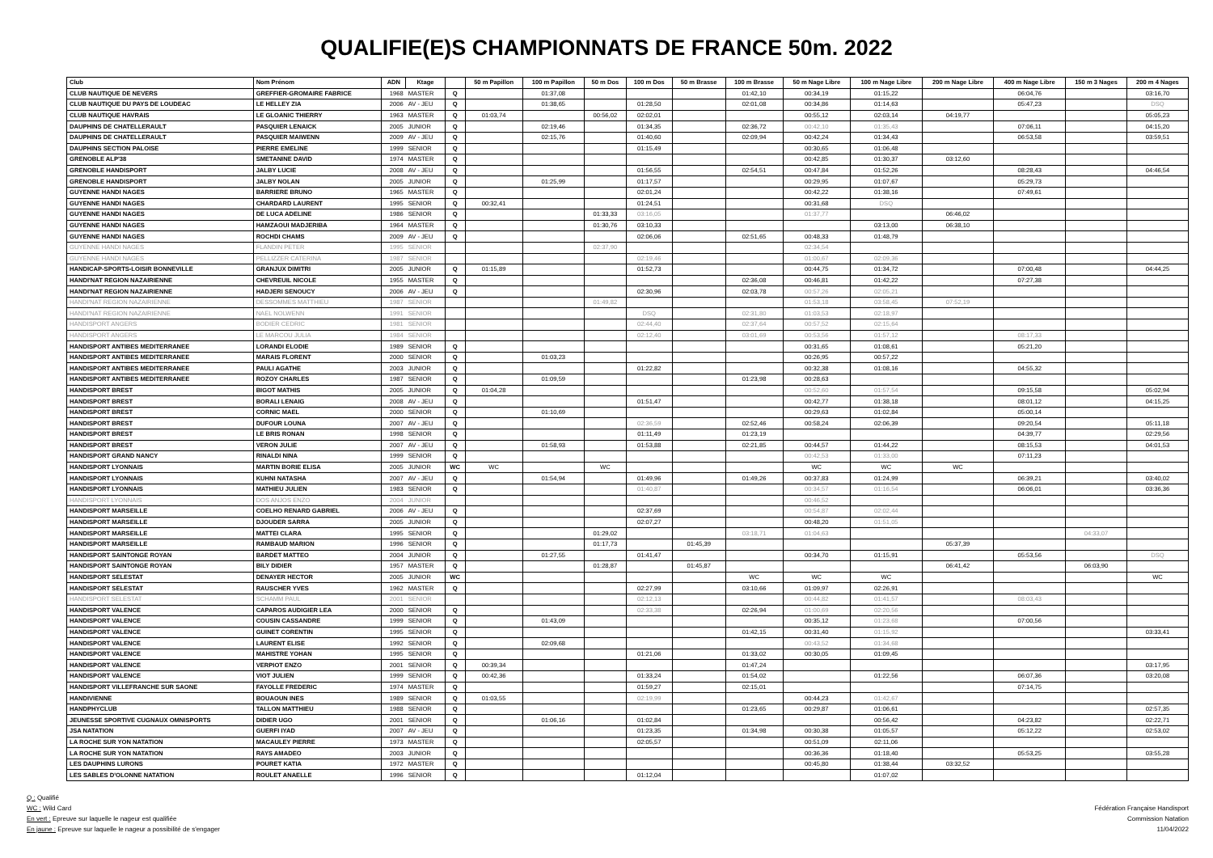QUALIFIE(E)S CHAMPIONNATS DE FRANCE 50m. 2022
| Club | Nom Prénom | ADN | Ktage | | 50 m Papillon | 100 m Papillon | 50 m Dos | 100 m Dos | 50 m Brasse | 100 m Brasse | 50 m Nage Libre | 100 m Nage Libre | 200 m Nage Libre | 400 m Nage Libre | 150 m 3 Nages | 200 m 4 Nages |
| --- | --- | --- | --- | --- | --- | --- | --- | --- | --- | --- | --- | --- | --- | --- | --- | --- |
| CLUB NAUTIQUE DE NEVERS | GREFFIER-GROMAIRE FABRICE | 1968 | MASTER | Q | | 01:37,08 | | | | 01:42,10 | 00:34,19 | 01:15,22 | | 06:04,76 | | 03:16,70 |
| CLUB NAUTIQUE DU PAYS DE LOUDEAC | LE HELLEY ZIA | 2006 | AV - JEU | Q | | 01:38,65 | | 01:28,50 | | 02:01,08 | 00:34,86 | 01:14,63 | | 05:47,23 | | DSQ |
| CLUB NAUTIQUE HAVRAIS | LE GLOANIC THIERRY | 1963 | MASTER | Q | 01:03,74 | | 00:56,02 | 02:02,01 | | | 00:55,12 | 02:03,14 | 04:19,77 | | | 05:05,23 |
| DAUPHINS DE CHATELLERAULT | PASQUIER LENAICK | 2005 | JUNIOR | Q | | 02:19,46 | | 01:34,35 | | 02:36,72 | 00:42,10 | 01:35,43 | | 07:06,11 | | 04:15,20 |
| DAUPHINS DE CHATELLERAULT | PASQUIER MAIWENN | 2009 | AV - JEU | Q | | 02:15,76 | | 01:40,60 | | 02:09,94 | 00:42,24 | 01:34,43 | | 06:53,58 | | 03:59,51 |
| DAUPHINS SECTION PALOISE | PIERRE EMELINE | 1999 | SENIOR | Q | | | | 01:15,49 | | | 00:30,65 | 01:06,48 | | | | |
| GRENOBLE ALP'38 | SMETANINE DAVID | 1974 | MASTER | Q | | | | | | | 00:42,85 | 01:30,37 | 03:12,60 | | | |
| GRENOBLE HANDISPORT | JALBY LUCIE | 2008 | AV - JEU | Q | | | | 01:56,55 | | 02:54,51 | 00:47,84 | 01:52,26 | | 08:28,43 | | 04:46,54 |
| GRENOBLE HANDISPORT | JALBY NOLAN | 2005 | JUNIOR | Q | | 01:25,99 | | 01:17,57 | | | 00:29,95 | 01:07,67 | | 05:29,73 | | |
| GUYENNE HANDI NAGES | BARRIERE BRUNO | 1965 | MASTER | Q | | | | 02:01,24 | | | 00:42,22 | 01:38,16 | | 07:49,61 | | |
| GUYENNE HANDI NAGES | CHARDARD LAURENT | 1995 | SENIOR | Q | 00:32,41 | | | 01:24,51 | | | 00:31,68 | DSQ | | | | |
| GUYENNE HANDI NAGES | DE LUCA ADELINE | 1986 | SENIOR | Q | | | 01:33,33 | 03:16,05 | | | 01:37,77 | | 06:46,02 | | | |
| GUYENNE HANDI NAGES | HAMZAOUI MADJERIBA | 1964 | MASTER | Q | | | 01:30,76 | 03:10,33 | | | | 03:13,00 | 06:38,10 | | | |
| GUYENNE HANDI NAGES | ROCHDI CHAMS | 2009 | AV - JEU | Q | | | | 02:06,06 | | 02:51,65 | 00:48,33 | 01:48,79 | | | | |
| GUYENNE HANDI NAGES | FLANDIN PETER | 1995 | SENIOR | | | | 02:37,90 | | | | 02:34,54 | | | | | |
| GUYENNE HANDI NAGES | PELLIZZER CATERINA | 1987 | SENIOR | | | | | 02:19,46 | | | 01:00,67 | 02:09,36 | | | | |
| HANDICAP-SPORTS-LOISIR BONNEVILLE | GRANJUX DIMITRI | 2005 | JUNIOR | Q | 01:15,89 | | | 01:52,73 | | | 00:44,75 | 01:34,72 | | 07:00,48 | | 04:44,25 |
| HANDI'NAT REGION NAZAIRIENNE | CHEVREUIL NICOLE | 1955 | MASTER | Q | | | | | | 02:36,08 | 00:46,81 | 01:42,22 | | 07:27,38 | | |
| HANDI'NAT REGION NAZAIRIENNE | HADJERI SENOUCY | 2006 | AV - JEU | Q | | | | 02:30,96 | | 02:03,78 | 00:57,26 | 02:05,21 | | | | |
| HANDI'NAT REGION NAZAIRIENNE | DESSOMMES MATTHIEU | 1987 | SENIOR | | | | 01:49,82 | | | | 01:53,18 | 03:58,45 | 07:52,19 | | | |
| HANDI'NAT REGION NAZAIRIENNE | NAEL NOLWENN | 1991 | SENIOR | | | | | DSQ | | 02:31,80 | 01:03,53 | 02:18,97 | | | | |
| HANDISPORT ANGERS | BODIER CEDRIC | 1981 | SENIOR | | | | | 02:44,40 | | 02:37,64 | 00:57,52 | 02:15,64 | | | | |
| HANDISPORT ANGERS | LE MARCOU JULIA | 1984 | SENIOR | | | | | 02:12,40 | | 03:01,69 | 00:53,56 | 01:57,12 | | 08:17,33 | | |
| HANDISPORT ANTIBES MEDITERRANEE | LORANDI ELODIE | 1989 | SENIOR | Q | | | | | | | 00:31,65 | 01:08,61 | | 05:21,20 | | |
| HANDISPORT ANTIBES MEDITERRANEE | MARAIS FLORENT | 2000 | SENIOR | Q | | 01:03,23 | | | | | 00:26,95 | 00:57,22 | | | | |
| HANDISPORT ANTIBES MEDITERRANEE | PAULI AGATHE | 2003 | JUNIOR | Q | | | | 01:22,82 | | | 00:32,38 | 01:08,16 | | 04:55,32 | | |
| HANDISPORT ANTIBES MEDITERRANEE | ROZOY CHARLES | 1987 | SENIOR | Q | | 01:09,59 | | | | 01:23,98 | 00:28,63 | | | | | |
| HANDISPORT BREST | BIGOT MATHIS | 2005 | JUNIOR | Q | 01:04,28 | | | | | | 00:52,60 | 01:57,54 | | 09:15,58 | | 05:02,94 |
| HANDISPORT BREST | BORALI LENAIG | 2008 | AV - JEU | Q | | | | 01:51,47 | | | 00:42,77 | 01:38,18 | | 08:01,12 | | 04:15,25 |
| HANDISPORT BREST | CORNIC MAEL | 2000 | SENIOR | Q | | 01:10,69 | | | | | 00:29,63 | 01:02,84 | | 05:00,14 | | |
| HANDISPORT BREST | DUFOUR LOUNA | 2007 | AV - JEU | Q | | | | 02:36,59 | | 02:52,46 | 00:58,24 | 02:06,39 | | 09:20,54 | | 05:11,18 |
| HANDISPORT BREST | LE BRIS RONAN | 1998 | SENIOR | Q | | | | 01:11,49 | | 01:23,19 | | | | 04:39,77 | | 02:29,56 |
| HANDISPORT BREST | VERON JULIE | 2007 | AV - JEU | Q | | 01:58,93 | | 01:53,88 | | 02:21,85 | 00:44,57 | 01:44,22 | | 08:15,53 | | 04:01,53 |
| HANDISPORT GRAND NANCY | RINALDI NINA | 1999 | SENIOR | Q | | | | | | | 00:42,53 | 01:33,00 | | 07:11,23 | | |
| HANDISPORT LYONNAIS | MARTIN BORIE ELISA | 2005 | JUNIOR | WC | WC | | WC | | | | WC | WC | WC | | | |
| HANDISPORT LYONNAIS | KUHNI NATASHA | 2007 | AV - JEU | Q | | 01:54,94 | | 01:49,96 | | 01:49,26 | 00:37,83 | 01:24,99 | | 06:39,21 | | 03:40,02 |
| HANDISPORT LYONNAIS | MATHIEU JULIEN | 1983 | SENIOR | Q | | | | 01:40,87 | | | 00:34,57 | 01:16,54 | | 06:06,01 | | 03:36,36 |
| HANDISPORT LYONNAIS | DOS ANJOS ENZO | 2004 | JUNIOR | | | | | | | | 00:46,52 | | | | | |
| HANDISPORT MARSEILLE | COELHO RENARD GABRIEL | 2006 | AV - JEU | Q | | | | 02:37,69 | | | 00:54,87 | 02:02,44 | | | | |
| HANDISPORT MARSEILLE | DJOUDER SARRA | 2005 | JUNIOR | Q | | | | 02:07,27 | | | 00:48,20 | 01:51,05 | | | | |
| HANDISPORT MARSEILLE | MATTEI CLARA | 1995 | SENIOR | Q | | | 01:29,02 | | | 03:18,71 | 01:04,63 | | | | 04:33,07 | |
| HANDISPORT MARSEILLE | RAMBAUD MARION | 1996 | SENIOR | Q | | | 01:17,73 | | 01:45,39 | | | | 05:37,39 | | | |
| HANDISPORT SAINTONGE ROYAN | BARDET MATTEO | 2004 | JUNIOR | Q | | 01:27,55 | | 01:41,47 | | | 00:34,70 | 01:15,91 | | 05:53,56 | | DSQ |
| HANDISPORT SAINTONGE ROYAN | BILY DIDIER | 1957 | MASTER | Q | | | 01:28,87 | | 01:45,87 | | | | 06:41,42 | | 06:03,90 | |
| HANDISPORT SELESTAT | DENAYER HECTOR | 2005 | JUNIOR | WC | | | | | | WC | WC | WC | | | | WC |
| HANDISPORT SELESTAT | RAUSCHER YVES | 1962 | MASTER | Q | | | | 02:27,99 | | 03:10,66 | 01:09,97 | 02:26,91 | | | | |
| HANDISPORT SELESTAT | SCHAMM PAUL | 2001 | SENIOR | | | | | 02:12,13 | | | 00:44,82 | 01:41,57 | | 08:03,43 | | |
| HANDISPORT VALENCE | CAPAROS AUDIGIER LEA | 2000 | SENIOR | Q | | | | 02:33,38 | | 02:26,94 | 01:00,69 | 02:20,56 | | | | |
| HANDISPORT VALENCE | COUSIN CASSANDRE | 1999 | SENIOR | Q | | 01:43,09 | | | | | 00:35,12 | 01:23,68 | | 07:00,56 | | |
| HANDISPORT VALENCE | GUINET CORENTIN | 1995 | SENIOR | Q | | | | | | 01:42,15 | 00:31,40 | 01:15,92 | | | | 03:33,41 |
| HANDISPORT VALENCE | LAURENT ELISE | 1992 | SENIOR | Q | | 02:09,68 | | | | | 00:43,52 | 01:34,68 | | | | |
| HANDISPORT VALENCE | MAHISTRE YOHAN | 1995 | SENIOR | Q | | | | 01:21,06 | | 01:33,02 | 00:30,05 | 01:09,45 | | | | |
| HANDISPORT VALENCE | VERPIOT ENZO | 2001 | SENIOR | Q | 00:39,34 | | | | | 01:47,24 | | | | | | 03:17,95 |
| HANDISPORT VALENCE | VIOT JULIEN | 1999 | SENIOR | Q | 00:42,36 | | | 01:33,24 | | 01:54,02 | | 01:22,56 | | 06:07,36 | | 03:20,08 |
| HANDISPORT VILLEFRANCHE SUR SAONE | FAYOLLE FREDERIC | 1974 | MASTER | Q | | | | 01:59,27 | | 02:15,01 | | | | 07:14,75 | | |
| HANDIVIENNE | BOUAOUN INES | 1989 | SENIOR | Q | 01:03,55 | | | 02:19,99 | | | 00:44,23 | 01:42,67 | | | | |
| HANDPHYCLUB | TALLON MATTHIEU | 1988 | SENIOR | Q | | | | | | 01:23,65 | 00:29,87 | 01:06,61 | | | | 02:57,35 |
| JEUNESSE SPORTIVE CUGNAUX OMNISPORTS | DIDIER UGO | 2001 | SENIOR | Q | | 01:06,16 | | 01:02,84 | | | | 00:56,42 | | 04:23,82 | | 02:22,71 |
| JSA NATATION | GUERFI IYAD | 2007 | AV - JEU | Q | | | | 01:23,35 | | 01:34,98 | 00:30,38 | 01:05,57 | | 05:12,22 | | 02:53,02 |
| LA ROCHE SUR YON NATATION | MACAULEY PIERRE | 1973 | MASTER | Q | | | | 02:05,57 | | | 00:51,09 | 02:11,06 | | | | |
| LA ROCHE SUR YON NATATION | RAYS AMADEO | 2003 | JUNIOR | Q | | | | | | | 00:36,36 | 01:18,40 | | 05:53,25 | | 03:55,28 |
| LES DAUPHINS LURONS | POURET KATIA | 1972 | MASTER | Q | | | | | | | 00:45,80 | 01:38,44 | 03:32,52 | | | |
| LES SABLES D'OLONNE NATATION | ROULET ANAELLE | 1996 | SENIOR | Q | | | | 01:12,04 | | | | 01:07,02 | | | | |
Q : Qualifié
WC : Wild Card
En vert : Epreuve sur laquelle le nageur est qualifiée
En jaune : Epreuve sur laquelle le nageur a possibilité de s'engager
Fédération Française Handisport
Commission Natation
11/04/2022